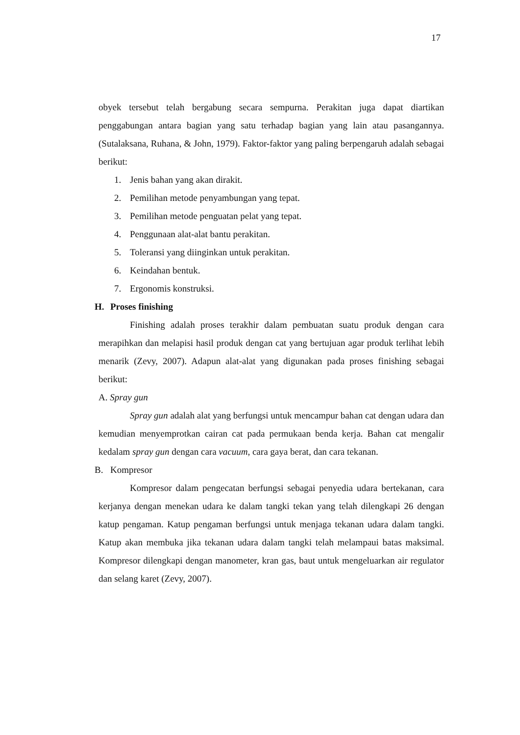17
obyek tersebut telah bergabung secara sempurna. Perakitan juga dapat diartikan penggabungan antara bagian yang satu terhadap bagian yang lain atau pasangannya. (Sutalaksana, Ruhana, & John, 1979). Faktor-faktor yang paling berpengaruh adalah sebagai berikut:
1. Jenis bahan yang akan dirakit.
2. Pemilihan metode penyambungan yang tepat.
3. Pemilihan metode penguatan pelat yang tepat.
4. Penggunaan alat-alat bantu perakitan.
5. Toleransi yang diinginkan untuk perakitan.
6. Keindahan bentuk.
7. Ergonomis konstruksi.
H. Proses finishing
Finishing adalah proses terakhir dalam pembuatan suatu produk dengan cara merapihkan dan melapisi hasil produk dengan cat yang bertujuan agar produk terlihat lebih menarik (Zevy, 2007). Adapun alat-alat yang digunakan pada proses finishing sebagai berikut:
A. Spray gun
Spray gun adalah alat yang berfungsi untuk mencampur bahan cat dengan udara dan kemudian menyemprotkan cairan cat pada permukaan benda kerja. Bahan cat mengalir kedalam spray gun dengan cara vacuum, cara gaya berat, dan cara tekanan.
B. Kompresor
Kompresor dalam pengecatan berfungsi sebagai penyedia udara bertekanan, cara kerjanya dengan menekan udara ke dalam tangki tekan yang telah dilengkapi 26 dengan katup pengaman. Katup pengaman berfungsi untuk menjaga tekanan udara dalam tangki. Katup akan membuka jika tekanan udara dalam tangki telah melampaui batas maksimal. Kompresor dilengkapi dengan manometer, kran gas, baut untuk mengeluarkan air regulator dan selang karet (Zevy, 2007).